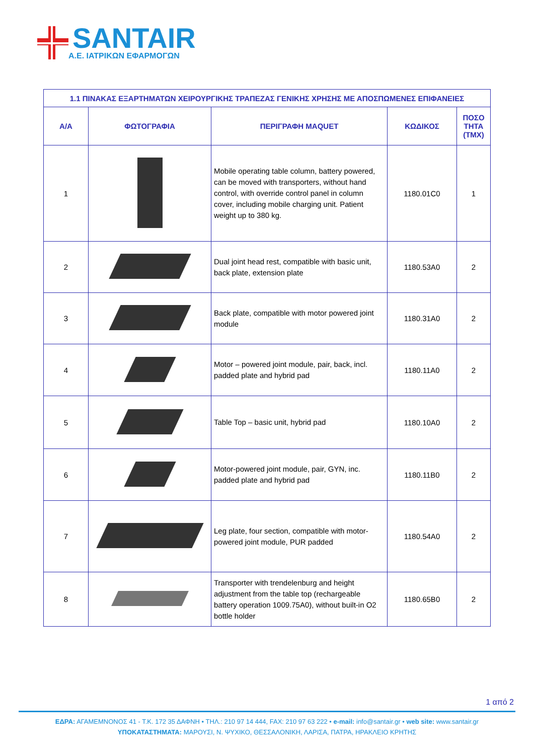SANTAIR
Α.Ε. ΙΑΤΡΙΚΩΝ ΕΦΑΡΜΟΓΩΝ
| 1.1 ΠΙΝΑΚΑΣ ΕΞΑΡΤΗΜΑΤΩΝ ΧΕΙΡΟΥΡΓΙΚΗΣ ΤΡΑΠΕΖΑΣ ΓΕΝΙΚΗΣ ΧΡΗΣΗΣ ΜΕ ΑΠΟΣΠΩΜΕΝΕΣ ΕΠΙΦΑΝΕΙΕΣ | | | | |
| --- | --- | --- | --- | --- |
| Α/Α | ΦΩΤΟΓΡΑΦΙΑ | ΠΕΡΙΓΡΑΦΗ MAQUET | ΚΩΔΙΚΟΣ | ΠΟΣΟ ΤΗΤΑ (ΤΜΧ) |
| 1 | | Mobile operating table column, battery powered, can be moved with transporters, without hand control, with override control panel in column cover, including mobile charging unit. Patient weight up to 380 kg. | 1180.01C0 | 1 |
| 2 | | Dual joint head rest, compatible with basic unit, back plate, extension plate | 1180.53A0 | 2 |
| 3 | | Back plate, compatible with motor powered joint module | 1180.31A0 | 2 |
| 4 | | Motor – powered joint module, pair, back, incl. padded plate and hybrid pad | 1180.11A0 | 2 |
| 5 | | Table Top – basic unit, hybrid pad | 1180.10A0 | 2 |
| 6 | | Motor-powered joint module, pair, GYN, inc. padded plate and hybrid pad | 1180.11B0 | 2 |
| 7 | | Leg plate, four section, compatible with motor- powered joint module, PUR padded | 1180.54A0 | 2 |
| 8 | | Transporter with trendelenburg and height adjustment from the table top (rechargeable battery operation 1009.75A0), without built-in O2 bottle holder | 1180.65B0 | 2 |
1 από 2
ΕΔΡΑ: ΑΓΑΜΕΜΝΟΝΟΣ 41 - Τ.Κ. 172 35 ΔΑΦΝΗ • ΤΗΛ.: 210 97 14 444, FAX: 210 97 63 222 • e-mail: info@santair.gr • web site: www.santair.gr
ΥΠΟΚΑΤΑΣΤΗΜΑΤΑ: ΜΑΡΟΥΣΙ, Ν. ΨΥΧΙΚΟ, ΘΕΣΣΑΛΟΝΙΚΗ, ΛΑΡΙΣΑ, ΠΑΤΡΑ, ΗΡΑΚΛΕΙΟ ΚΡΗΤΗΣ